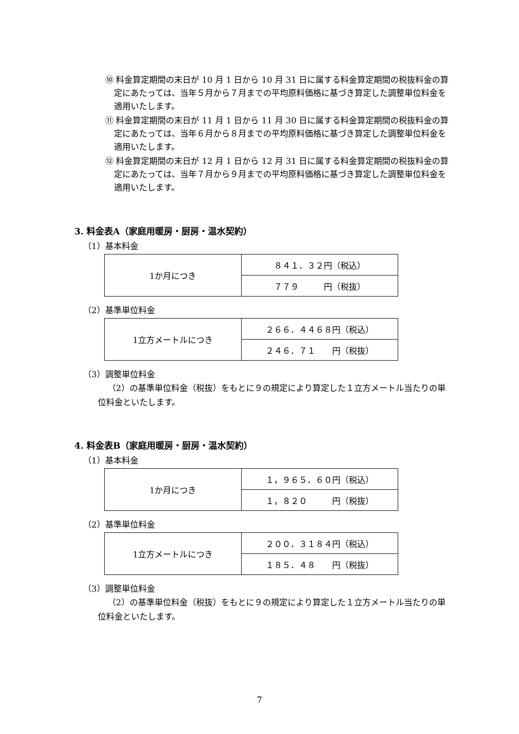⑩ 料金算定期間の末日が 10 月 1 日から 10 月 31 日に属する料金算定期間の税抜料金の算定にあたっては、当年５月から７月までの平均原料価格に基づき算定した調整単位料金を適用いたします。
⑪ 料金算定期間の末日が 11 月 1 日から 11 月 30 日に属する料金算定期間の税抜料金の算定にあたっては、当年６月から８月までの平均原料価格に基づき算定した調整単位料金を適用いたします。
⑫ 料金算定期間の末日が 12 月 1 日から 12 月 31 日に属する料金算定期間の税抜料金の算定にあたっては、当年７月から９月までの平均原料価格に基づき算定した調整単位料金を適用いたします。
3. 料金表A（家庭用暖房・厨房・温水契約）
（1）基本料金
| 1か月につき | ８４１．３２円（税込） |
| | ７７９ 円（税抜） |
（2）基準単位料金
| 1立方メートルにつき | ２６６．４４６８円（税込） |
| | ２４６．７１ 円（税抜） |
（3）調整単位料金
（2）の基準単位料金（税抜）をもとに９の規定により算定した１立方メートル当たりの単位料金といたします。
4. 料金表B（家庭用暖房・厨房・温水契約）
（1）基本料金
| 1か月につき | １，９６５．６０円（税込） |
| | １，８２０ 円（税抜） |
（2）基準単位料金
| 1立方メートルにつき | ２００．３１８４円（税込） |
| | １８５．４８ 円（税抜） |
（3）調整単位料金
（2）の基準単位料金（税抜）をもとに９の規定により算定した１立方メートル当たりの単位料金といたします。
7